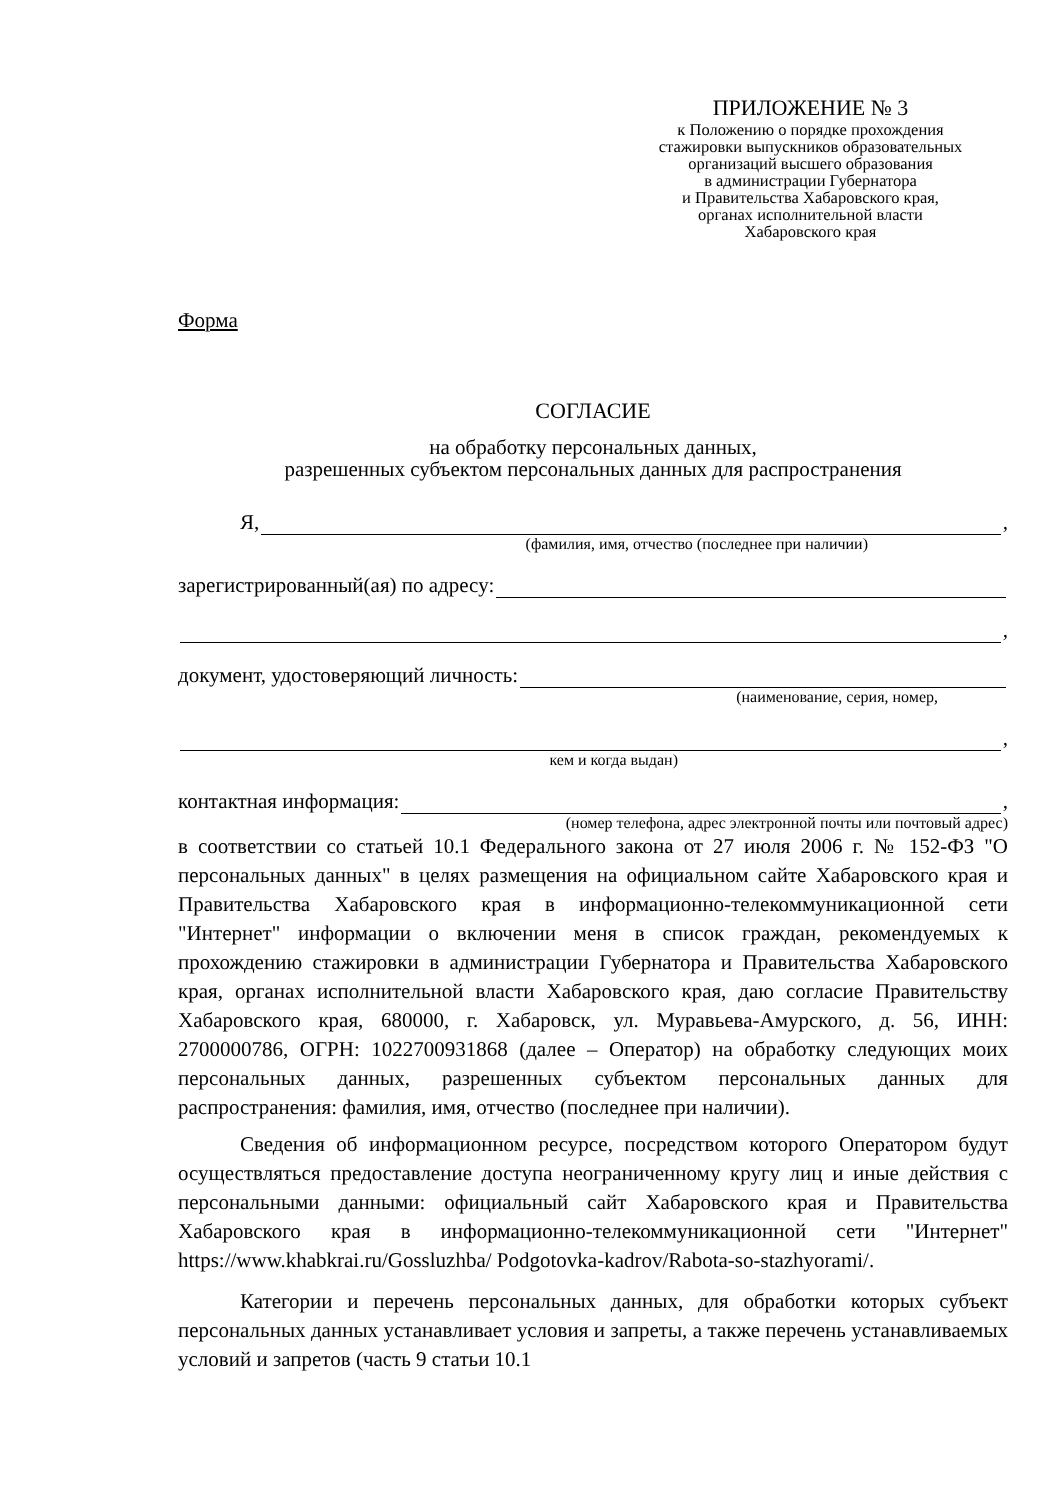ПРИЛОЖЕНИЕ № 3
к Положению о порядке прохождения
стажировки выпускников образовательных
организаций высшего образования
в администрации Губернатора
и Правительства Хабаровского края,
органах исполнительной власти
Хабаровского края
Форма
СОГЛАСИЕ
на обработку персональных данных,
разрешенных субъектом персональных данных для распространения
Я, ,
(фамилия, имя, отчество (последнее при наличии)
зарегистрированный(ая) по адресу:
,
документ, удостоверяющий личность:
(наименование, серия, номер,
,
кем и когда выдан)
контактная информация: ,
(номер телефона, адрес электронной почты или почтовый адрес)
в соответствии со статьей 10.1 Федерального закона от 27 июля 2006 г. № 152-ФЗ "О персональных данных" в целях размещения на официальном сайте Хабаровского края и Правительства Хабаровского края в информационно-телекоммуникационной сети "Интернет" информации о включении меня в список граждан, рекомендуемых к прохождению стажировки в администрации Губернатора и Правительства Хабаровского края, органах исполнительной власти Хабаровского края, даю согласие Правительству Хабаровского края, 680000, г. Хабаровск, ул. Муравьева-Амурского, д. 56, ИНН: 2700000786, ОГРН: 1022700931868 (далее – Оператор) на обработку следующих моих персональных данных, разрешенных субъектом персональных данных для распространения: фамилия, имя, отчество (последнее при наличии).
Сведения об информационном ресурсе, посредством которого Оператором будут осуществляться предоставление доступа неограниченному кругу лиц и иные действия с персональными данными: официальный сайт Хабаровского края и Правительства Хабаровского края в информационно-телекоммуникационной сети "Интернет" https://www.khabkrai.ru/Gossluzhba/ Podgotovka-kadrov/Rabota-so-stazhyorami/.
Категории и перечень персональных данных, для обработки которых субъект персональных данных устанавливает условия и запреты, а также перечень устанавливаемых условий и запретов (часть 9 статьи 10.1